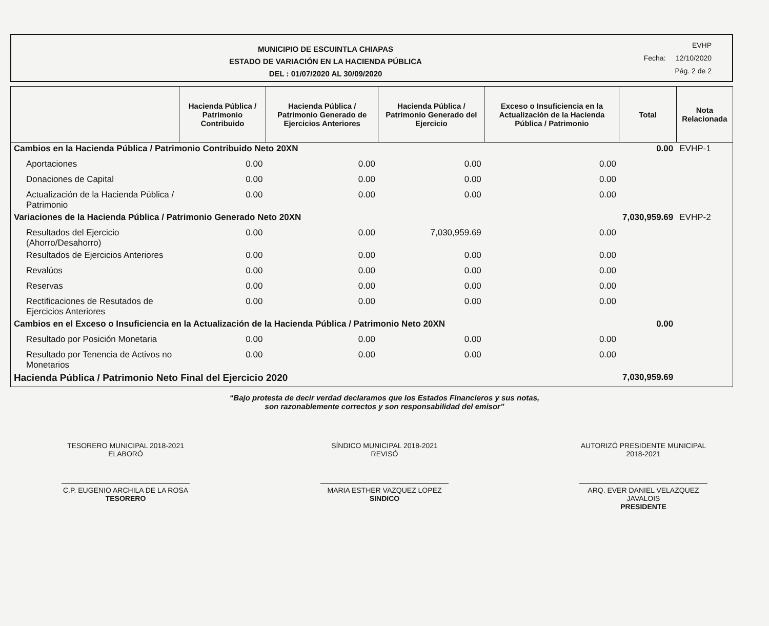MUNICIPIO DE ESCUINTLA CHIAPAS
ESTADO DE VARIACIÓN EN LA HACIENDA PÚBLICA
DEL : 01/07/2020 AL 30/09/2020
EVHP
Fecha: 12/10/2020
Pág. 2 de 2
| | Hacienda Pública / Patrimonio Contribuido | Hacienda Pública / Patrimonio Generado de Ejercicios Anteriores | Hacienda Pública / Patrimonio Generado del Ejercicio | Exceso o Insuficiencia en la Actualización de la Hacienda Pública / Patrimonio | Total | Nota Relacionada |
| --- | --- | --- | --- | --- | --- | --- |
| Cambios en la Hacienda Pública / Patrimonio Contribuido Neto 20XN | | | | | 0.00 | EVHP-1 |
| Aportaciones | 0.00 | 0.00 | 0.00 | 0.00 | | |
| Donaciones de Capital | 0.00 | 0.00 | 0.00 | 0.00 | | |
| Actualización de la Hacienda Pública / Patrimonio | 0.00 | 0.00 | 0.00 | 0.00 | | |
| Variaciones de la Hacienda Pública / Patrimonio Generado Neto 20XN | | | | | 7,030,959.69 | EVHP-2 |
| Resultados del Ejercicio (Ahorro/Desahorro) | 0.00 | 0.00 | 7,030,959.69 | 0.00 | | |
| Resultados de Ejercicios Anteriores | 0.00 | 0.00 | 0.00 | 0.00 | | |
| Revalúos | 0.00 | 0.00 | 0.00 | 0.00 | | |
| Reservas | 0.00 | 0.00 | 0.00 | 0.00 | | |
| Rectificaciones de Resutados de Ejercicios Anteriores | 0.00 | 0.00 | 0.00 | 0.00 | | |
| Cambios en el Exceso o Insuficiencia en la Actualización de la Hacienda Pública / Patrimonio Neto 20XN | | | | | 0.00 | |
| Resultado por Posición Monetaria | 0.00 | 0.00 | 0.00 | 0.00 | | |
| Resultado por Tenencia de Activos no Monetarios | 0.00 | 0.00 | 0.00 | 0.00 | | |
| Hacienda Pública / Patrimonio Neto Final del Ejercicio 2020 | | | | | 7,030,959.69 | |
“Bajo protesta de decir verdad declaramos que los Estados Financieros y sus notas,
son razonablemente correctos y son responsabilidad del emisor”
TESORERO MUNICIPAL 2018-2021 ELABORÓ SÍNDICO MUNICIPAL 2018-2021 REVISÓ AUTORIZÓ PRESIDENTE MUNICIPAL 2018-2021
C.P. EUGENIO ARCHILA DE LA ROSA
TESORERO
MARIA ESTHER VAZQUEZ LOPEZ
SINDICO
ARQ. EVER DANIEL VELAZQUEZ JAVALOIS
PRESIDENTE